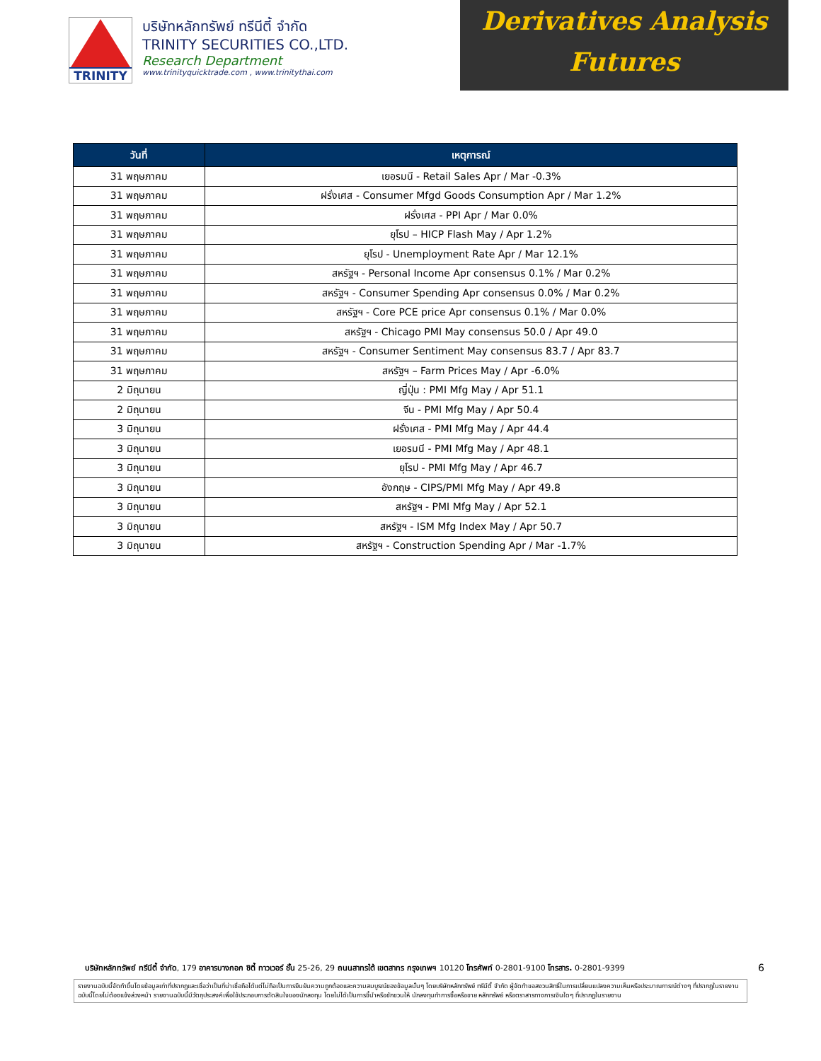TRINITY
บริษัทหลักทรัพย์ ทรีนีตี้ จำกัด
TRINITY SECURITIES CO.,LTD.
Research Department
www.trinityquicktrade.com , www.trinitythai.com
Derivatives Analysis
Futures
| วันที่ | เหตุการณ์ |
| --- | --- |
| 31 พฤษภาคม | เยอรมนี - Retail Sales Apr / Mar -0.3% |
| 31 พฤษภาคม | ฝรั่งเศส - Consumer Mfgd Goods Consumption Apr / Mar 1.2% |
| 31 พฤษภาคม | ฝรั่งเศส - PPI Apr / Mar 0.0% |
| 31 พฤษภาคม | ยุโรป – HICP Flash May / Apr 1.2% |
| 31 พฤษภาคม | ยุโรป - Unemployment Rate Apr / Mar 12.1% |
| 31 พฤษภาคม | สหรัฐฯ - Personal Income Apr consensus 0.1% / Mar 0.2% |
| 31 พฤษภาคม | สหรัฐฯ - Consumer Spending Apr consensus 0.0% / Mar 0.2% |
| 31 พฤษภาคม | สหรัฐฯ - Core PCE price Apr consensus 0.1% / Mar 0.0% |
| 31 พฤษภาคม | สหรัฐฯ - Chicago PMI May consensus 50.0 / Apr 49.0 |
| 31 พฤษภาคม | สหรัฐฯ - Consumer Sentiment May consensus 83.7 / Apr 83.7 |
| 31 พฤษภาคม | สหรัฐฯ – Farm Prices May / Apr -6.0% |
| 2 มิถุนายน | ญี่ปุ่น : PMI Mfg May / Apr 51.1 |
| 2 มิถุนายน | จีน - PMI Mfg May / Apr 50.4 |
| 3 มิถุนายน | ฝรั่งเศส - PMI Mfg May / Apr 44.4 |
| 3 มิถุนายน | เยอรมนี - PMI Mfg May / Apr 48.1 |
| 3 มิถุนายน | ยุโรป - PMI Mfg May / Apr 46.7 |
| 3 มิถุนายน | อังกฤษ - CIPS/PMI Mfg May / Apr 49.8 |
| 3 มิถุนายน | สหรัฐฯ - PMI Mfg May / Apr 52.1 |
| 3 มิถุนายน | สหรัฐฯ - ISM Mfg Index May / Apr 50.7 |
| 3 มิถุนายน | สหรัฐฯ - Construction Spending Apr / Mar -1.7% |
บริษัทหลักทรัพย์ ทรีนีตี้ จำกัด, 179 อาคารบางกอก ซิตี้ ทาวเวอร์ ชั้น 25-26, 29 ถนนสาทรใต้ เขตสาทร กรุงเทพฯ 10120 โทรศัพท์ 0-2801-9100 โทรสาร. 0-2801-9399 6
รายงานฉบับนี้จัดทำขึ้นโดยข้อมูลเท่าที่ปรากฏและเชื่อว่าเป็นที่น่าเชื่อถือได้แต่ไม่ถือเป็นการยืนยันความถูกต้องและความสมบูรณ์ของข้อมูลนั้นๆ โดยบริษัทหลักทรัพย์ ทรีนีตี้ จำกัด ผู้จัดทำขอสงวนสิทธิ์ในการเปลี่ยนแปลงความเห็นหรือประมาณการณ์ต่างๆ ที่ปรากฏในรายงานฉบับนี้โดยไม่ต้องแจ้งล่วงหน้า รายงานฉบับนี้มีวัตถุประสงค์เพื่อใช้ประกอบการตัดสินใจของนักลงทุน โดยไม่ได้เป็นการชี้นำหรือชักชวนให้ นักลงทุนทำการซื้อหรือขาย หลักทรัพย์ หรือตราสารทางการเงินใดๆ ที่ปรากฏในรายงาน